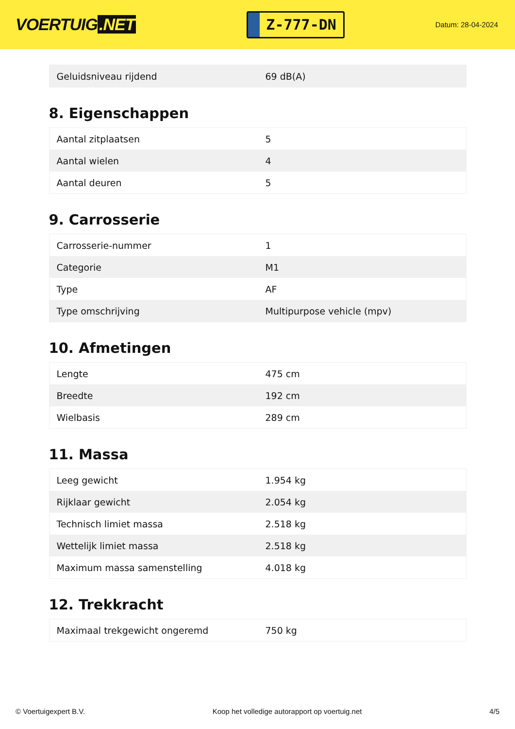VOERTUIG.NET
Z-777-DN
Datum: 28-04-2024
| Geluidsniveau rijdend | 69 dB(A) |
8. Eigenschappen
| Aantal zitplaatsen | 5 |
| Aantal wielen | 4 |
| Aantal deuren | 5 |
9. Carrosserie
| Carrosserie-nummer | 1 |
| Categorie | M1 |
| Type | AF |
| Type omschrijving | Multipurpose vehicle (mpv) |
10. Afmetingen
| Lengte | 475 cm |
| Breedte | 192 cm |
| Wielbasis | 289 cm |
11. Massa
| Leeg gewicht | 1.954 kg |
| Rijklaar gewicht | 2.054 kg |
| Technisch limiet massa | 2.518 kg |
| Wettelijk limiet massa | 2.518 kg |
| Maximum massa samenstelling | 4.018 kg |
12. Trekkracht
| Maximaal trekgewicht ongeremd | 750 kg |
© Voertuigexpert B.V. Koop het volledige autorapport op voertuig.net 4/5